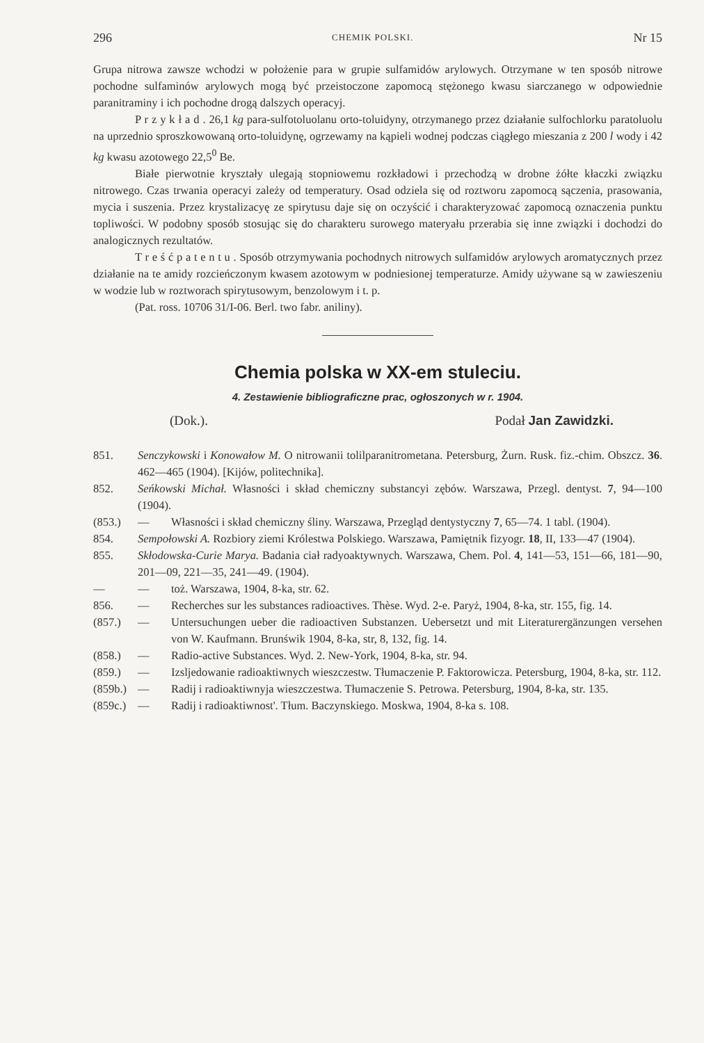296 CHEMIK POLSKI. Nr 15
Grupa nitrowa zawsze wchodzi w położenie para w grupie sulfamidów arylowych. Otrzymane w ten sposób nitrowe pochodne sulfaminów arylowych mogą być przeistoczone zapomocą stężonego kwasu siarczanego w odpowiednie paranitraminy i ich pochodne drogą dalszych operacyj.
P r z y k ł a d . 26,1 kg para-sulfotoluolanu orto-toluidyny, otrzymanego przez działanie sulfochlorku paratoluolu na uprzednio sproszkowowaną orto-toluidynę, ogrzewamy na kąpieli wodnej podczas ciągłego mieszania z 200 l wody i 42 kg kwasu azotowego 22,5<sup>0</sup> Be.
Białe pierwotnie kryształy ulegają stopniowemu rozkładowi i przechodzą w drobne żółte kłaczki związku nitrowego. Czas trwania operacyi zależy od temperatury. Osad odziela się od roztworu zapomocą sączenia, prasowania, mycia i suszenia. Przez krystalizacyę ze spirytusu daje się on oczyścić i charakteryzować zapomocą oznaczenia punktu topliwości. W podobny sposób stosując się do charakteru surowego materyału przerabia się inne związki i dochodzi do analogicznych rezultatów.
T r e ś ć p a t e n t u . Sposób otrzymywania pochodnych nitrowych sulfamidów arylowych aromatycznych przez działanie na te amidy rozcieńczonym kwasem azotowym w podniesionej temperaturze. Amidy używane są w zawieszeniu w wodzie lub w roztworach spirytusowym, benzolowym i t. p.
(Pat. ross. 10706 31/I-06. Berl. two fabr. aniliny).
Chemia polska w XX-em stuleciu.
4. Zestawienie bibliograficzne prac, ogłoszonych w r. 1904.
(Dok.). Podał Jan Zawidzki.
851. Senczykowski i Konowałow M. O nitrowanii tolilparanitrometana. Petersburg, Żurn. Rusk. fiz.-chim. Obszcz. 36. 462—465 (1904). [Kijów, politechnika].
852. Seńkowski Michał. Własności i skład chemiczny substancyi zębów. Warszawa, Przegl. dentyst. 7, 94—100 (1904).
(853.) — Własności i skład chemiczny śliny. Warszawa, Przegląd dentystyczny 7, 65—74. 1 tabl. (1904).
854. Sempołowski A. Rozbiory ziemi Królestwa Polskiego. Warszawa, Pamiętnik fizyogr. 18, II, 133—47 (1904).
855. Skłodowska-Curie Marya. Badania ciał radyoaktywnych. Warszawa, Chem. Pol. 4, 141—53, 151—66, 181—90, 201—09, 221—35, 241—49. (1904).
— — toż. Warszawa, 1904, 8-ka, str. 62.
856. — Recherches sur les substances radioactives. Thèse. Wyd. 2-e. Paryż, 1904, 8-ka, str. 155, fig. 14.
(857.) — Untersuchungen ueber die radioactiven Substanzen. Uebersetzt und mit Literaturergänzungen versehen von W. Kaufmann. Brunświk 1904, 8-ka, str, 8, 132, fig. 14.
(858.) — Radio-active Substances. Wyd. 2. New-York, 1904, 8-ka, str. 94.
(859.) — Izsljedowanie radioaktiwnych wieszczestw. Tłumaczenie P. Faktorowicza. Petersburg, 1904, 8-ka, str. 112.
(859b.) — Radij i radioaktiwnyja wieszczestwa. Tłumaczenie S. Petrowa. Petersburg, 1904, 8-ka, str. 135.
(859c.) — Radij i radioaktiwnost'. Tłum. Baczynskiego. Moskwa, 1904, 8-ka s. 108.